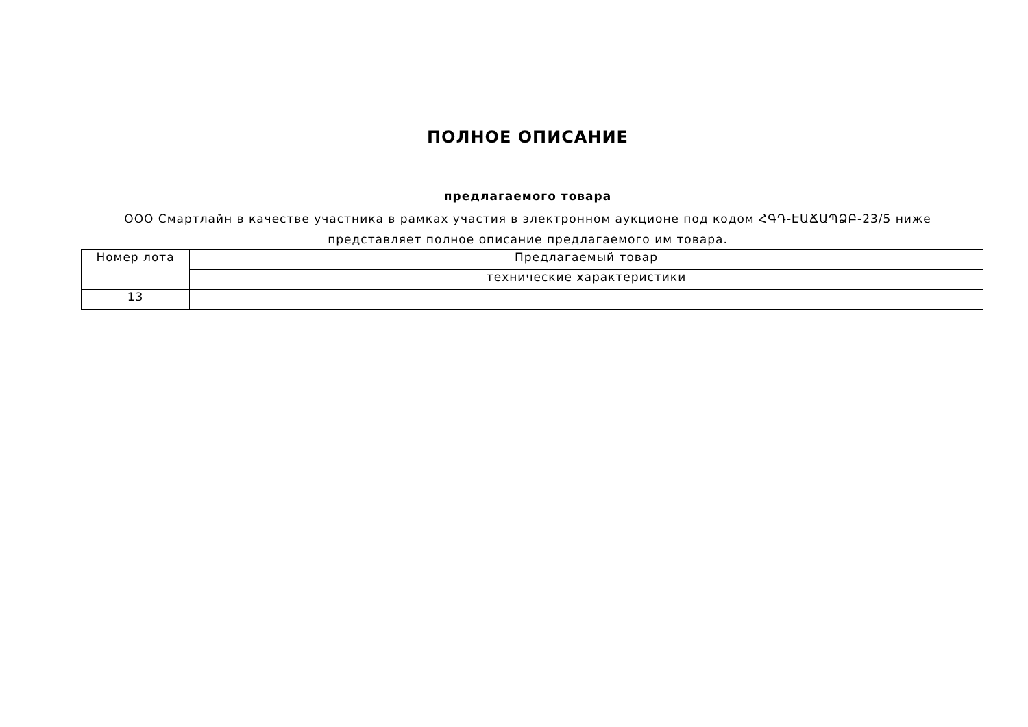ПОЛНОЕ ОПИСАНИЕ
предлагаемого товара
ООО Смартлайн в качестве участника в рамках участия в электронном аукционе под кодом ՀԳԴ-ԷԱՃԱՊՁԲ-23/5 ниже представляет полное описание предлагаемого им товара.
| Номер лота | Предлагаемый товар |
| | технические характеристики |
| 13 | |